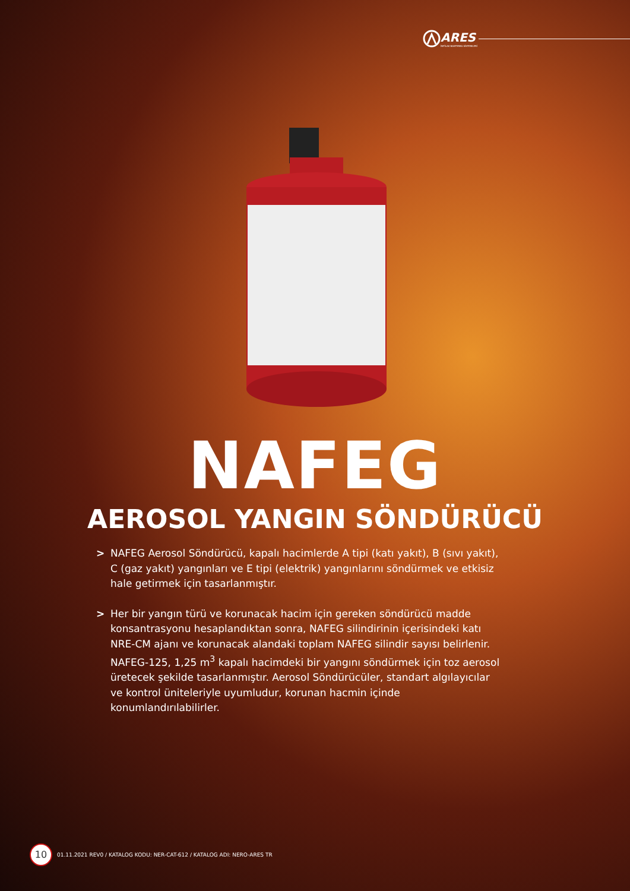ARES
İNFİLAK BASTIRMA SİSTEMLERİ
NAFEG
AEROSOL YANGIN SÖNDÜRÜCÜ
> NAFEG Aerosol Söndürücü, kapalı hacimlerde A tipi (katı yakıt), B (sıvı yakıt), C (gaz yakıt) yangınları ve E tipi (elektrik) yangınlarını söndürmek ve etkisiz hale getirmek için tasarlanmıştır.
> Her bir yangın türü ve korunacak hacim için gereken söndürücü madde konsantrasyonu hesaplandıktan sonra, NAFEG silindirinin içerisindeki katı NRE-CM ajanı ve korunacak alandaki toplam NAFEG silindir sayısı belirlenir. NAFEG-125, 1,25 m<sup>3</sup> kapalı hacimdeki bir yangını söndürmek için toz aerosol üretecek şekilde tasarlanmıştır. Aerosol Söndürücüler, standart algılayıcılar ve kontrol üniteleriyle uyumludur, korunan hacmin içinde konumlandırılabilirler.
10
01.11.2021 REV0 / KATALOG KODU: NER-CAT-612 / KATALOG ADI: NERO-ARES TR